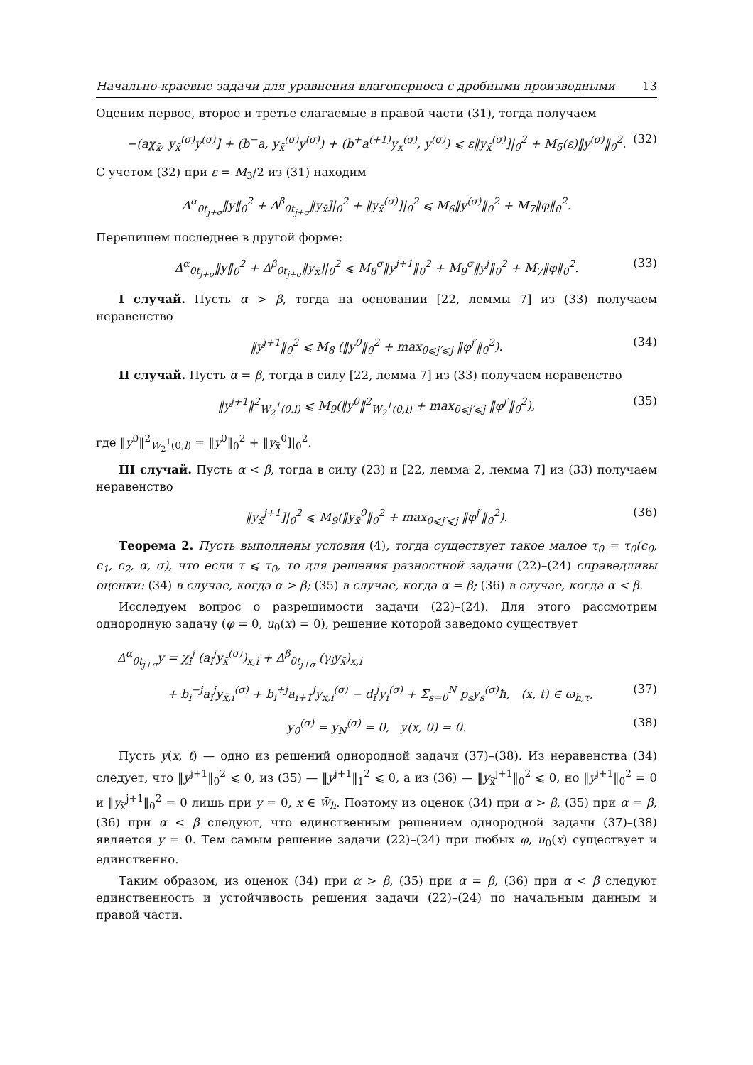Начально-краевые задачи для уравнения влагоперноса с дробными производными 13
Оценим первое, второе и третье слагаемые в правой части (31), тогда получаем
−(aχ<sub>x̄</sub>, y<sub>x̄</sub><sup>(σ)</sup>y<sup>(σ)</sup>] + (b<sup>−</sup>a, y<sub>x̄</sub><sup>(σ)</sup>y<sup>(σ)</sup>) + (b<sup>+</sup>a<sup>(+1)</sup>y<sub>x</sub><sup>(σ)</sup>, y<sup>(σ)</sup>) ⩽ ε‖y<sub>x̄</sub><sup>(σ)</sup>]|<sub>0</sub><sup>2</sup> + M<sub>5</sub>(ε)‖y<sup>(σ)</sup>‖<sub>0</sub><sup>2</sup>. (32)
С учетом (32) при ε = M<sub>3</sub>/2 из (31) находим
Δ<sup>α</sup><sub>0t<sub>j+σ</sub></sub>‖y‖<sub>0</sub><sup>2</sup> + Δ<sup>β</sup><sub>0t<sub>j+σ</sub></sub>‖y<sub>x̄</sub>]|<sub>0</sub><sup>2</sup> + ‖y<sub>x̄</sub><sup>(σ)</sup>]|<sub>0</sub><sup>2</sup> ⩽ M<sub>6</sub>‖y<sup>(σ)</sup>‖<sub>0</sub><sup>2</sup> + M<sub>7</sub>‖φ‖<sub>0</sub><sup>2</sup>.
Перепишем последнее в другой форме:
Δ<sup>α</sup><sub>0t<sub>j+σ</sub></sub>‖y‖<sub>0</sub><sup>2</sup> + Δ<sup>β</sup><sub>0t<sub>j+σ</sub></sub>‖y<sub>x̄</sub>]|<sub>0</sub><sup>2</sup> ⩽ M<sub>8</sub><sup>σ</sup>‖y<sup>j+1</sup>‖<sub>0</sub><sup>2</sup> + M<sub>9</sub><sup>σ</sup>‖y<sup>j</sup>‖<sub>0</sub><sup>2</sup> + M<sub>7</sub>‖φ‖<sub>0</sub><sup>2</sup>. (33)
I случай. Пусть α > β, тогда на основании [22, леммы 7] из (33) получаем неравенство
‖y<sup>j+1</sup>‖<sub>0</sub><sup>2</sup> ⩽ M<sub>8</sub> (‖y<sup>0</sup>‖<sub>0</sub><sup>2</sup> + max<sub>0⩽j′⩽j</sub> ‖φ<sup>j′</sup>‖<sub>0</sub><sup>2</sup>). (34)
II случай. Пусть α = β, тогда в силу [22, лемма 7] из (33) получаем неравенство
‖y<sup>j+1</sup>‖<sup>2</sup><sub>W<sub>2</sub><sup>1</sup>(0,l)</sub> ⩽ M<sub>9</sub>(‖y<sup>0</sup>‖<sup>2</sup><sub>W<sub>2</sub><sup>1</sup>(0,l)</sub> + max<sub>0⩽j′⩽j</sub> ‖φ<sup>j′</sup>‖<sub>0</sub><sup>2</sup>), (35)
где ‖y<sup>0</sup>‖<sup>2</sup><sub>W<sub>2</sub><sup>1</sup>(0,l)</sub> = ‖y<sup>0</sup>‖<sub>0</sub><sup>2</sup> + ‖y<sub>x̄</sub><sup>0</sup>]|<sub>0</sub><sup>2</sup>.
III случай. Пусть α < β, тогда в силу (23) и [22, лемма 2, лемма 7] из (33) получаем неравенство
‖y<sub>x̄</sub><sup>j+1</sup>]|<sub>0</sub><sup>2</sup> ⩽ M<sub>9</sub>(‖y<sub>x̄</sub><sup>0</sup>‖<sub>0</sub><sup>2</sup> + max<sub>0⩽j′⩽j</sub> ‖φ<sup>j′</sup>‖<sub>0</sub><sup>2</sup>). (36)
Теорема 2. Пусть выполнены условия (4), тогда существует такое малое τ<sub>0</sub> = τ<sub>0</sub>(c<sub>0</sub>, c<sub>1</sub>, c<sub>2</sub>, α, σ), что если τ ⩽ τ<sub>0</sub>, то для решения разностной задачи (22)–(24) справедливы оценки: (34) в случае, когда α > β; (35) в случае, когда α = β; (36) в случае, когда α < β.
Исследуем вопрос о разрешимости задачи (22)–(24). Для этого рассмотрим однородную задачу (φ = 0, u<sub>0</sub>(x) = 0), решение которой заведомо существует
Δ<sup>α</sup><sub>0t<sub>j+σ</sub></sub>y = χ<sub>i</sub><sup>j</sup> (a<sub>i</sub><sup>j</sup>y<sub>x̄</sub><sup>(σ)</sup>)<sub>x,i</sub> + Δ<sup>β</sup><sub>0t<sub>j+σ</sub></sub> (γ<sub>i</sub>y<sub>x̄</sub>)<sub>x,i</sub>
+ b<sub>i</sub><sup>−j</sup>a<sub>i</sub><sup>j</sup>y<sub>x̄,i</sub><sup>(σ)</sup> + b<sub>i</sub><sup>+j</sup>a<sub>i+1</sub><sup>j</sup>y<sub>x,i</sub><sup>(σ)</sup> − d<sub>i</sub><sup>j</sup>y<sub>i</sub><sup>(σ)</sup> + Σ<sub>s=0</sub><sup>N</sup> p<sub>s</sub>y<sub>s</sub><sup>(σ)</sup>ħ, (x, t) ∈ ω<sub>h,τ</sub>, (37)
y<sub>0</sub><sup>(σ)</sup> = y<sub>N</sub><sup>(σ)</sup> = 0, y(x, 0) = 0. (38)
Пусть y(x, t) — одно из решений однородной задачи (37)–(38). Из неравенства (34) следует, что ‖y<sup>j+1</sup>‖<sub>0</sub><sup>2</sup> ⩽ 0, из (35) — ‖y<sup>j+1</sup>‖<sub>1</sub><sup>2</sup> ⩽ 0, а из (36) — ‖y<sub>x̄</sub><sup>j+1</sup>‖<sub>0</sub><sup>2</sup> ⩽ 0, но ‖y<sup>j+1</sup>‖<sub>0</sub><sup>2</sup> = 0 и ‖y<sub>x̄</sub><sup>j+1</sup>‖<sub>0</sub><sup>2</sup> = 0 лишь при y = 0, x ∈ w̄<sub>h</sub>. Поэтому из оценок (34) при α > β, (35) при α = β, (36) при α < β следуют, что единственным решением однородной задачи (37)–(38) является y = 0. Тем самым решение задачи (22)–(24) при любых φ, u<sub>0</sub>(x) существует и единственно.
Таким образом, из оценок (34) при α > β, (35) при α = β, (36) при α < β следуют единственность и устойчивость решения задачи (22)–(24) по начальным данным и правой части.